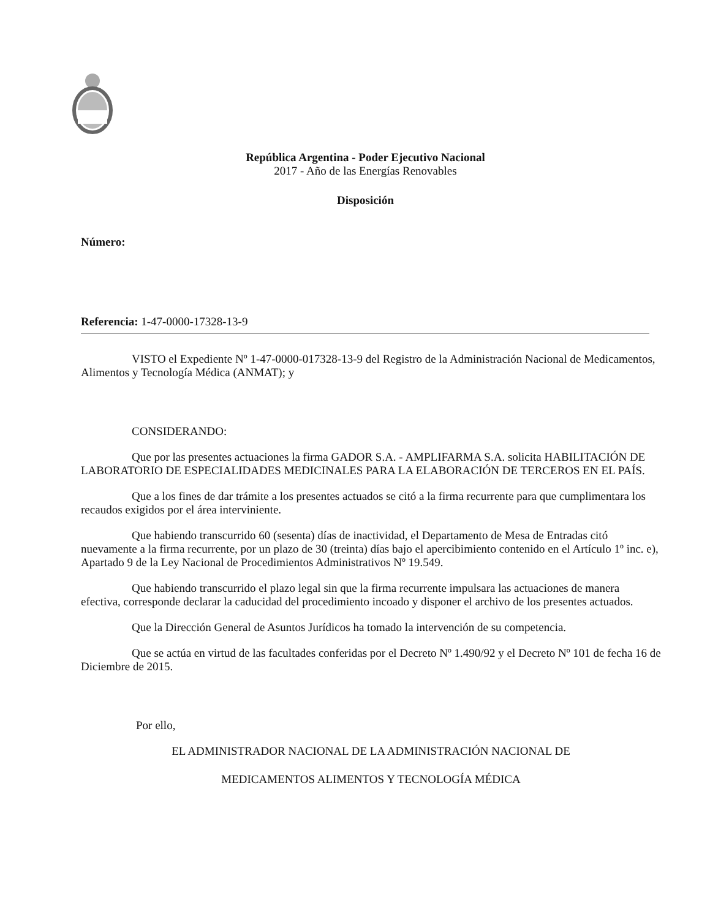República Argentina - Poder Ejecutivo Nacional
2017 - Año de las Energías Renovables
Disposición
Número:
Referencia: 1-47-0000-17328-13-9
VISTO el Expediente Nº 1-47-0000-017328-13-9 del Registro de la Administración Nacional de Medicamentos, Alimentos y Tecnología Médica (ANMAT); y
CONSIDERANDO:
Que por las presentes actuaciones la firma GADOR S.A. - AMPLIFARMA S.A. solicita HABILITACIÓN DE LABORATORIO DE ESPECIALIDADES MEDICINALES PARA LA ELABORACIÓN DE TERCEROS EN EL PAÍS.
Que a los fines de dar trámite a los presentes actuados se citó a la firma recurrente para que cumplimentara los recaudos exigidos por el área interviniente.
Que habiendo transcurrido 60 (sesenta) días de inactividad, el Departamento de Mesa de Entradas citó nuevamente a la firma recurrente, por un plazo de 30 (treinta) días bajo el apercibimiento contenido en el Artículo 1º inc. e), Apartado 9 de la Ley Nacional de Procedimientos Administrativos Nº 19.549.
Que habiendo transcurrido el plazo legal sin que la firma recurrente impulsara las actuaciones de manera efectiva, corresponde declarar la caducidad del procedimiento incoado y disponer el archivo de los presentes actuados.
Que la Dirección General de Asuntos Jurídicos ha tomado la intervención de su competencia.
Que se actúa en virtud de las facultades conferidas por el Decreto Nº 1.490/92 y el Decreto Nº 101 de fecha 16 de Diciembre de 2015.
Por ello,
EL ADMINISTRADOR NACIONAL DE LA ADMINISTRACIÓN NACIONAL DE
MEDICAMENTOS ALIMENTOS Y TECNOLOGÍA MÉDICA